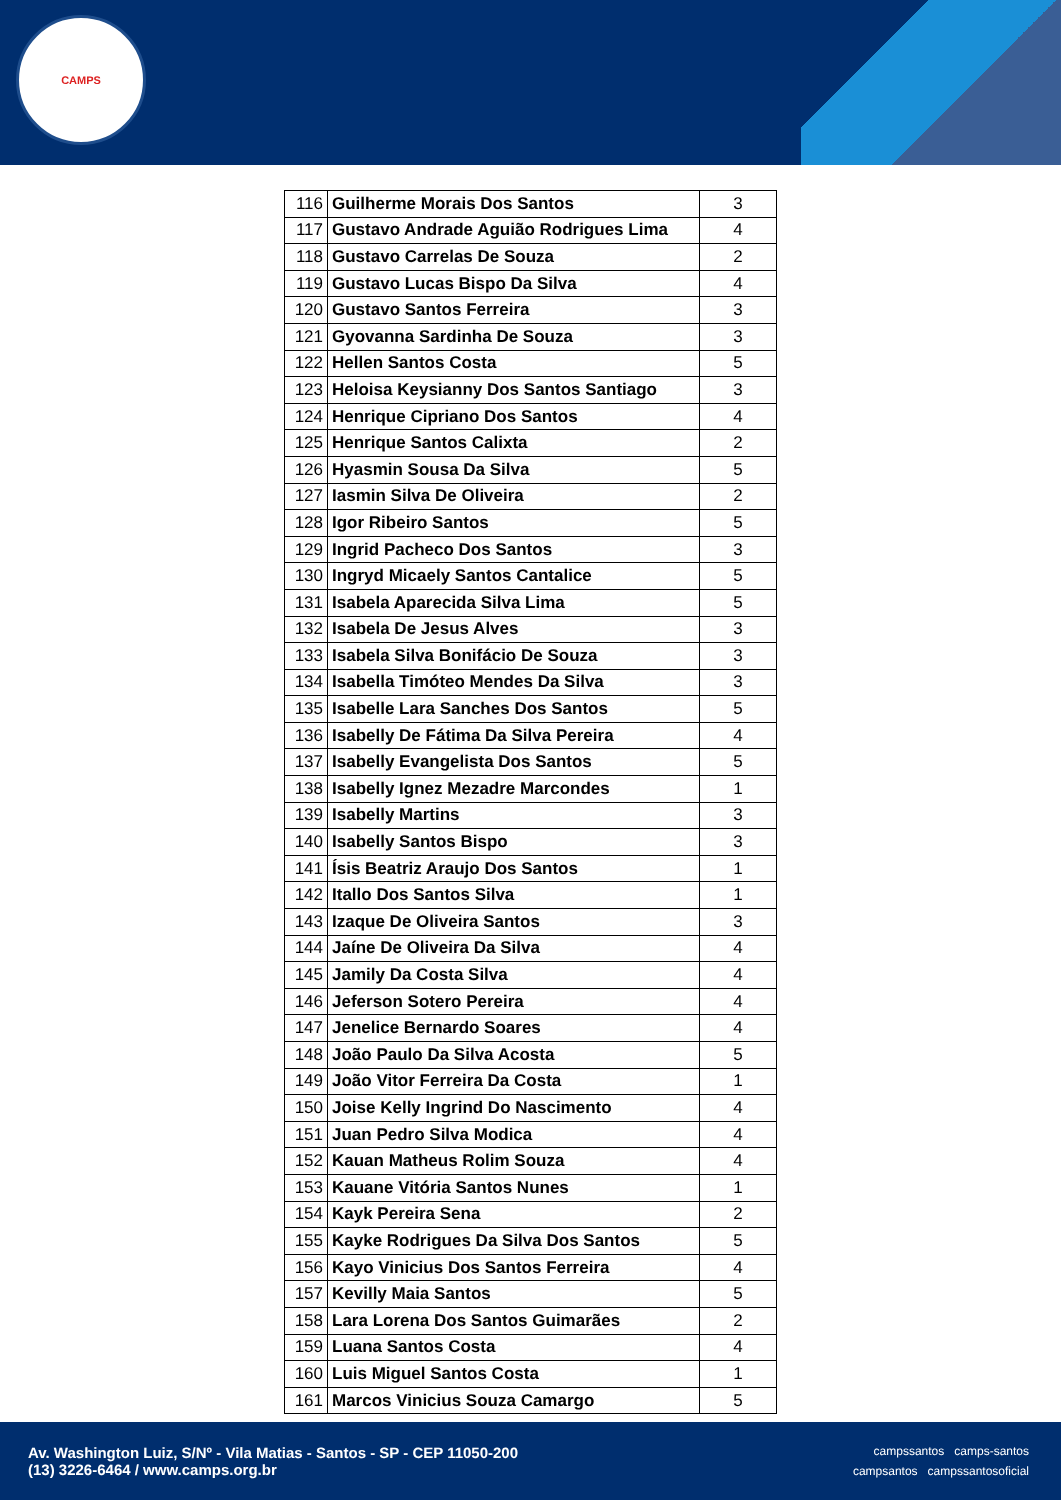CAMPS
| 116 | Guilherme Morais Dos Santos | 3 |
| 117 | Gustavo Andrade Aguião Rodrigues Lima | 4 |
| 118 | Gustavo Carrelas De Souza | 2 |
| 119 | Gustavo Lucas Bispo Da Silva | 4 |
| 120 | Gustavo Santos Ferreira | 3 |
| 121 | Gyovanna Sardinha De Souza | 3 |
| 122 | Hellen Santos Costa | 5 |
| 123 | Heloisa Keysianny Dos Santos Santiago | 3 |
| 124 | Henrique Cipriano Dos Santos | 4 |
| 125 | Henrique Santos Calixta | 2 |
| 126 | Hyasmin Sousa Da Silva | 5 |
| 127 | Iasmin Silva De Oliveira | 2 |
| 128 | Igor Ribeiro Santos | 5 |
| 129 | Ingrid Pacheco Dos Santos | 3 |
| 130 | Ingryd Micaely Santos Cantalice | 5 |
| 131 | Isabela Aparecida Silva Lima | 5 |
| 132 | Isabela De Jesus Alves | 3 |
| 133 | Isabela Silva Bonifácio De Souza | 3 |
| 134 | Isabella Timóteo Mendes Da Silva | 3 |
| 135 | Isabelle Lara Sanches Dos Santos | 5 |
| 136 | Isabelly De Fátima Da Silva Pereira | 4 |
| 137 | Isabelly Evangelista Dos Santos | 5 |
| 138 | Isabelly Ignez Mezadre Marcondes | 1 |
| 139 | Isabelly Martins | 3 |
| 140 | Isabelly Santos Bispo | 3 |
| 141 | Ísis Beatriz Araujo Dos Santos | 1 |
| 142 | Itallo Dos Santos Silva | 1 |
| 143 | Izaque De Oliveira Santos | 3 |
| 144 | Jaíne De Oliveira Da Silva | 4 |
| 145 | Jamily Da Costa Silva | 4 |
| 146 | Jeferson Sotero Pereira | 4 |
| 147 | Jenelice Bernardo Soares | 4 |
| 148 | João Paulo Da Silva Acosta | 5 |
| 149 | João Vitor Ferreira Da Costa | 1 |
| 150 | Joise Kelly Ingrind Do Nascimento | 4 |
| 151 | Juan Pedro Silva Modica | 4 |
| 152 | Kauan Matheus Rolim Souza | 4 |
| 153 | Kauane Vitória Santos Nunes | 1 |
| 154 | Kayk Pereira Sena | 2 |
| 155 | Kayke Rodrigues Da Silva Dos Santos | 5 |
| 156 | Kayo Vinicius Dos Santos Ferreira | 4 |
| 157 | Kevilly Maia Santos | 5 |
| 158 | Lara Lorena Dos Santos Guimarães | 2 |
| 159 | Luana Santos Costa | 4 |
| 160 | Luis Miguel Santos Costa | 1 |
| 161 | Marcos Vinicius Souza Camargo | 5 |
Av. Washington Luiz, S/Nº - Vila Matias - Santos - SP - CEP 11050-200
(13) 3226-6464 / www.camps.org.br
campssantos camps-santos
campsantos campssantosoficial